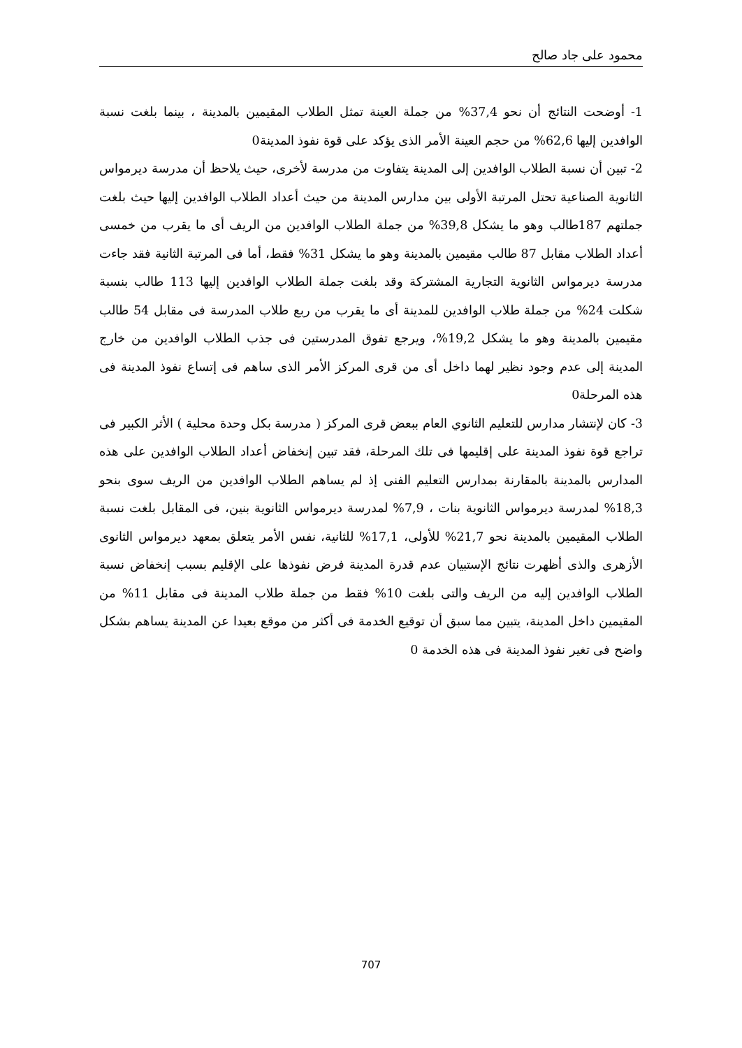محمود على جاد صالح
1- أوضحت النتائج أن نحو 37,4% من جملة العينة تمثل الطلاب المقيمين بالمدينة ، بينما بلغت نسبة الوافدين إليها 62,6% من حجم العينة الأمر الذى يؤكد على قوة نفوذ المدينة0
2- تبين أن نسبة الطلاب الوافدين إلى المدينة يتفاوت من مدرسة لأخرى، حيث يلاحظ أن مدرسة ديرمواس الثانوية الصناعية تحتل المرتبة الأولى بين مدارس المدينة من حيث أعداد الطلاب الوافدين إليها حيث بلغت جملتهم 187طالب وهو ما يشكل 39,8% من جملة الطلاب الوافدين من الريف أى ما يقرب من خمسى أعداد الطلاب مقابل 87 طالب مقيمين بالمدينة وهو ما يشكل 31% فقط، أما فى المرتبة الثانية فقد جاءت مدرسة ديرمواس الثانوية التجارية المشتركة وقد بلغت جملة الطلاب الوافدين إليها 113 طالب بنسبة شكلت 24% من جملة طلاب الوافدين للمدينة أى ما يقرب من ربع طلاب المدرسة فى مقابل 54 طالب مقيمين بالمدينة وهو ما يشكل 19,2%، ويرجع تفوق المدرستين فى جذب الطلاب الوافدين من خارج المدينة إلى عدم وجود نظير لهما داخل أى من قرى المركز الأمر الذى ساهم فى إتساع نفوذ المدينة فى هذه المرحلة0
3- كان لإنتشار مدارس للتعليم الثانوي العام ببعض قرى المركز ( مدرسة بكل وحدة محلية ) الأثر الكبير فى تراجع قوة نفوذ المدينة على إقليمها فى تلك المرحلة، فقد تبين إنخفاض أعداد الطلاب الوافدين على هذه المدارس بالمدينة بالمقارنة بمدارس التعليم الفنى إذ لم يساهم الطلاب الوافدين من الريف سوى بنحو 18,3% لمدرسة ديرمواس الثانوية بنات ، 7,9% لمدرسة ديرمواس الثانوية بنين، فى المقابل بلغت نسبة الطلاب المقيمين بالمدينة نحو 21,7% للأولى، 17,1% للثانية، نفس الأمر يتعلق بمعهد ديرمواس الثانوى الأزهرى والذى أظهرت نتائج الإستبيان عدم قدرة المدينة فرض نفوذها على الإقليم بسبب إنخفاض نسبة الطلاب الوافدين إليه من الريف والتى بلغت 10% فقط من جملة طلاب المدينة فى مقابل 11% من المقيمين داخل المدينة، يتبين مما سبق أن توقيع الخدمة فى أكثر من موقع بعيدا عن المدينة يساهم بشكل واضح فى تغير نفوذ المدينة فى هذه الخدمة 0
707